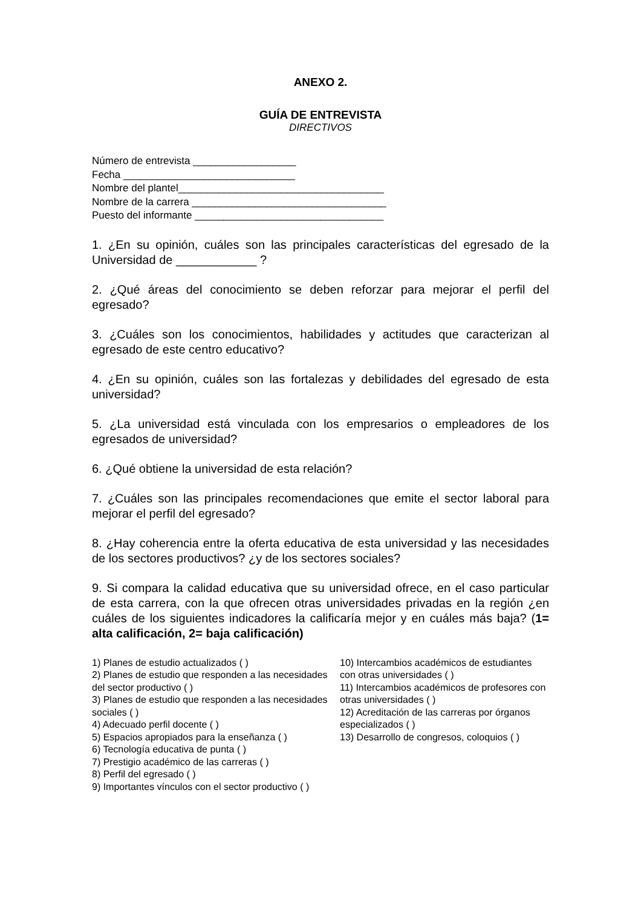ANEXO 2.
GUÍA DE ENTREVISTA
DIRECTIVOS
Número de entrevista __________________
Fecha ______________________________
Nombre del plantel____________________________________
Nombre de la carrera __________________________________
Puesto del informante _________________________________
1. ¿En su opinión, cuáles son las principales características del egresado de la Universidad de ____________ ?
2. ¿Qué áreas del conocimiento se deben reforzar para mejorar el perfil del egresado?
3. ¿Cuáles son los conocimientos, habilidades y actitudes que caracterizan al egresado de este centro educativo?
4. ¿En su opinión, cuáles son las fortalezas y debilidades del egresado de esta universidad?
5. ¿La universidad está vinculada con los empresarios o empleadores de los egresados de universidad?
6. ¿Qué obtiene la universidad de esta relación?
7. ¿Cuáles son las principales recomendaciones que emite el sector laboral para mejorar el perfil del egresado?
8. ¿Hay coherencia entre la oferta educativa de esta universidad y las necesidades de los sectores productivos? ¿y de los sectores sociales?
9. Si compara la calidad educativa que su universidad ofrece, en el caso particular de esta carrera, con la que ofrecen otras universidades privadas en la región ¿en cuáles de los siguientes indicadores la calificaría mejor y en cuáles más baja? (1= alta calificación, 2= baja calificación)
1) Planes de estudio actualizados ( )
2) Planes de estudio que responden a las necesidades del sector productivo ( )
3) Planes de estudio que responden a las necesidades sociales ( )
4) Adecuado perfil docente ( )
5) Espacios apropiados para la enseñanza ( )
6) Tecnología educativa de punta ( )
7) Prestigio académico de las carreras ( )
8) Perfil del egresado ( )
9) Importantes vínculos con el sector productivo ( )
10) Intercambios académicos de estudiantes con otras universidades ( )
11) Intercambios académicos de profesores con otras universidades ( )
12) Acreditación de las carreras por órganos especializados ( )
13) Desarrollo de congresos, coloquios ( )